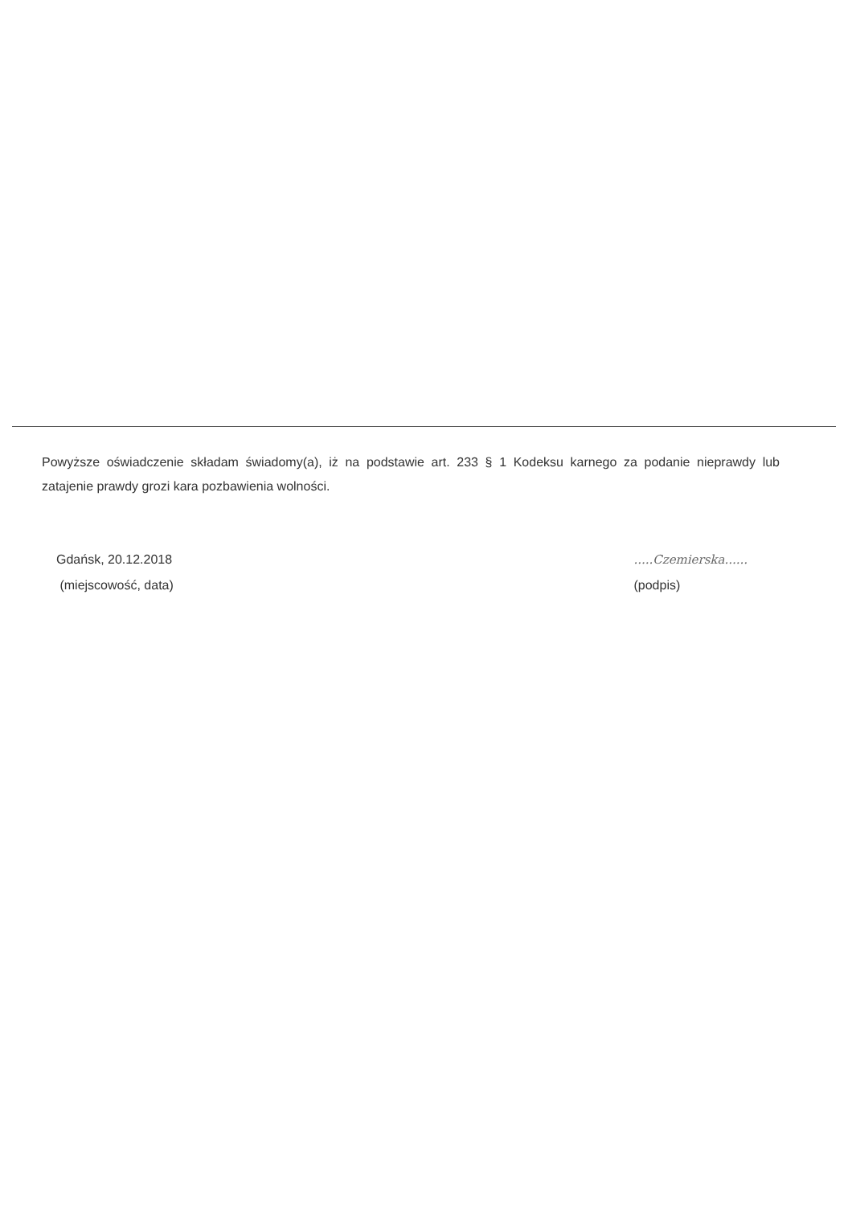Powyższe oświadczenie składam świadomy(a), iż na podstawie art. 233 § 1 Kodeksu karnego za podanie nieprawdy lub zatajenie prawdy grozi kara pozbawienia wolności.
Gdańsk, 20.12.2018
(miejscowość, data)
.....Czemierska......
(podpis)